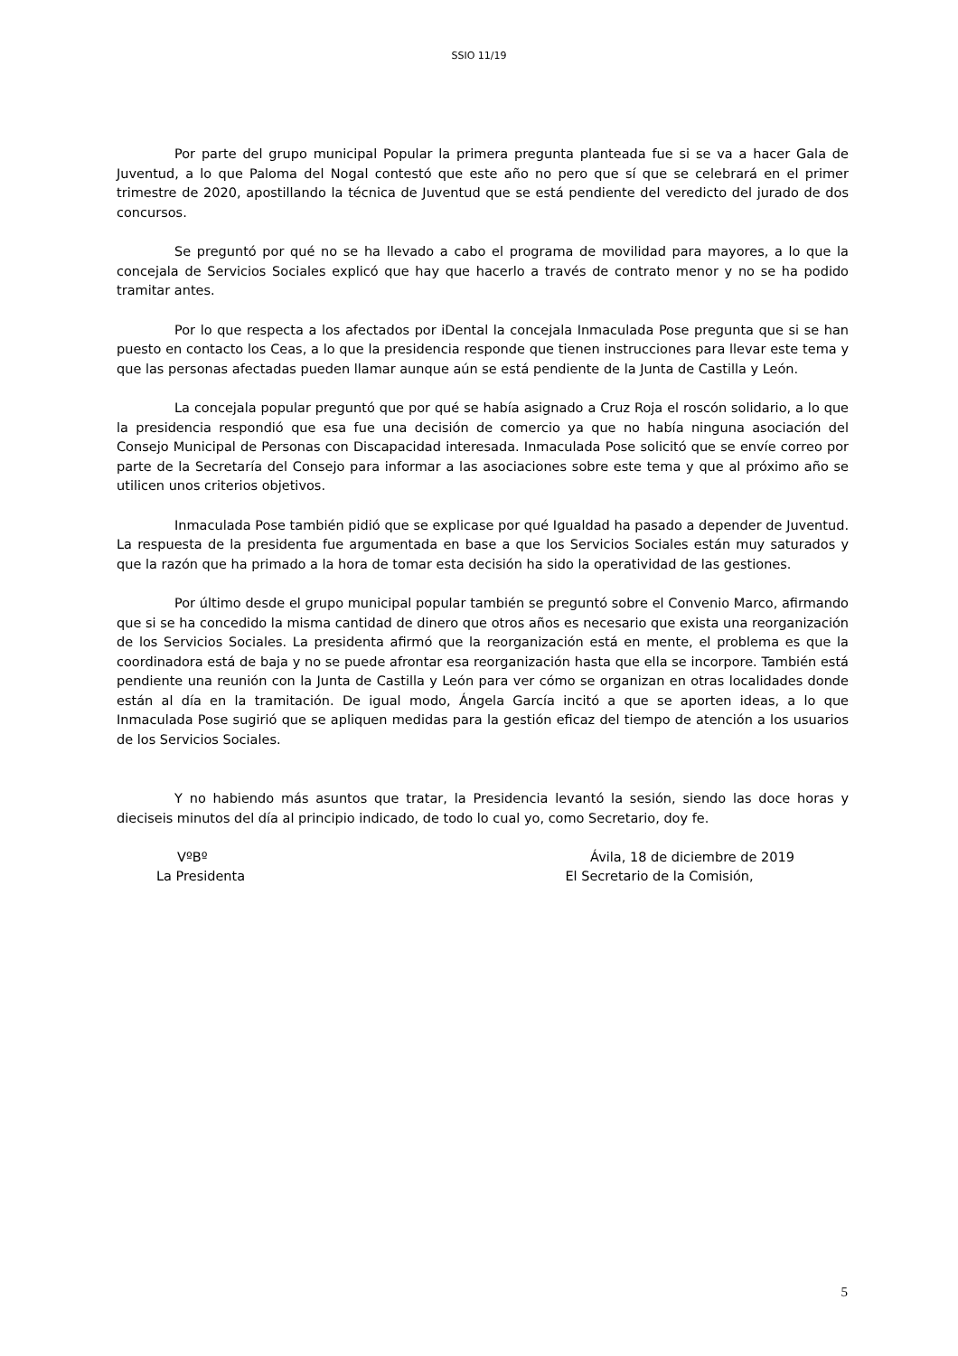SSIO 11/19
Por parte del grupo municipal Popular la primera pregunta planteada fue si se va a hacer Gala de Juventud, a lo que Paloma del Nogal contestó que este año no pero que sí que se celebrará en el primer trimestre de 2020, apostillando la técnica de Juventud que se está pendiente del veredicto del jurado de dos concursos.
Se preguntó por qué no se ha llevado a cabo el programa de movilidad para mayores, a lo que la concejala de Servicios Sociales explicó que hay que hacerlo a través de contrato menor y no se ha podido tramitar antes.
Por lo que respecta a los afectados por iDental la concejala Inmaculada Pose pregunta que si se han puesto en contacto los Ceas, a lo que la presidencia responde que tienen instrucciones para llevar este tema y que las personas afectadas pueden llamar aunque aún se está pendiente de la Junta de Castilla y León.
La concejala popular preguntó que por qué se había asignado a Cruz Roja el roscón solidario, a lo que la presidencia respondió que esa fue una decisión de comercio ya que no había ninguna asociación del Consejo Municipal de Personas con Discapacidad interesada. Inmaculada Pose solicitó que se envíe correo por parte de la Secretaría del Consejo para informar a las asociaciones sobre este tema y que al próximo año se utilicen unos criterios objetivos.
Inmaculada Pose también pidió que se explicase por qué Igualdad ha pasado a depender de Juventud. La respuesta de la presidenta fue argumentada en base a que los Servicios Sociales están muy saturados y que la razón que ha primado a la hora de tomar esta decisión ha sido la operatividad de las gestiones.
Por último desde el grupo municipal popular también se preguntó sobre el Convenio Marco, afirmando que si se ha concedido la misma cantidad de dinero que otros años es necesario que exista una reorganización de los Servicios Sociales. La presidenta afirmó que la reorganización está en mente, el problema es que la coordinadora está de baja y no se puede afrontar esa reorganización hasta que ella se incorpore. También está pendiente una reunión con la Junta de Castilla y León para ver cómo se organizan en otras localidades donde están al día en la tramitación. De igual modo, Ángela García incitó a que se aporten ideas, a lo que Inmaculada Pose sugirió que se apliquen medidas para la gestión eficaz del tiempo de atención a los usuarios de los Servicios Sociales.
Y no habiendo más asuntos que tratar, la Presidencia levantó la sesión, siendo las doce horas y dieciseis minutos del día al principio indicado, de todo lo cual yo, como Secretario, doy fe.
VºBº
La Presidenta
Ávila, 18 de diciembre de 2019
El Secretario de la Comisión,
5